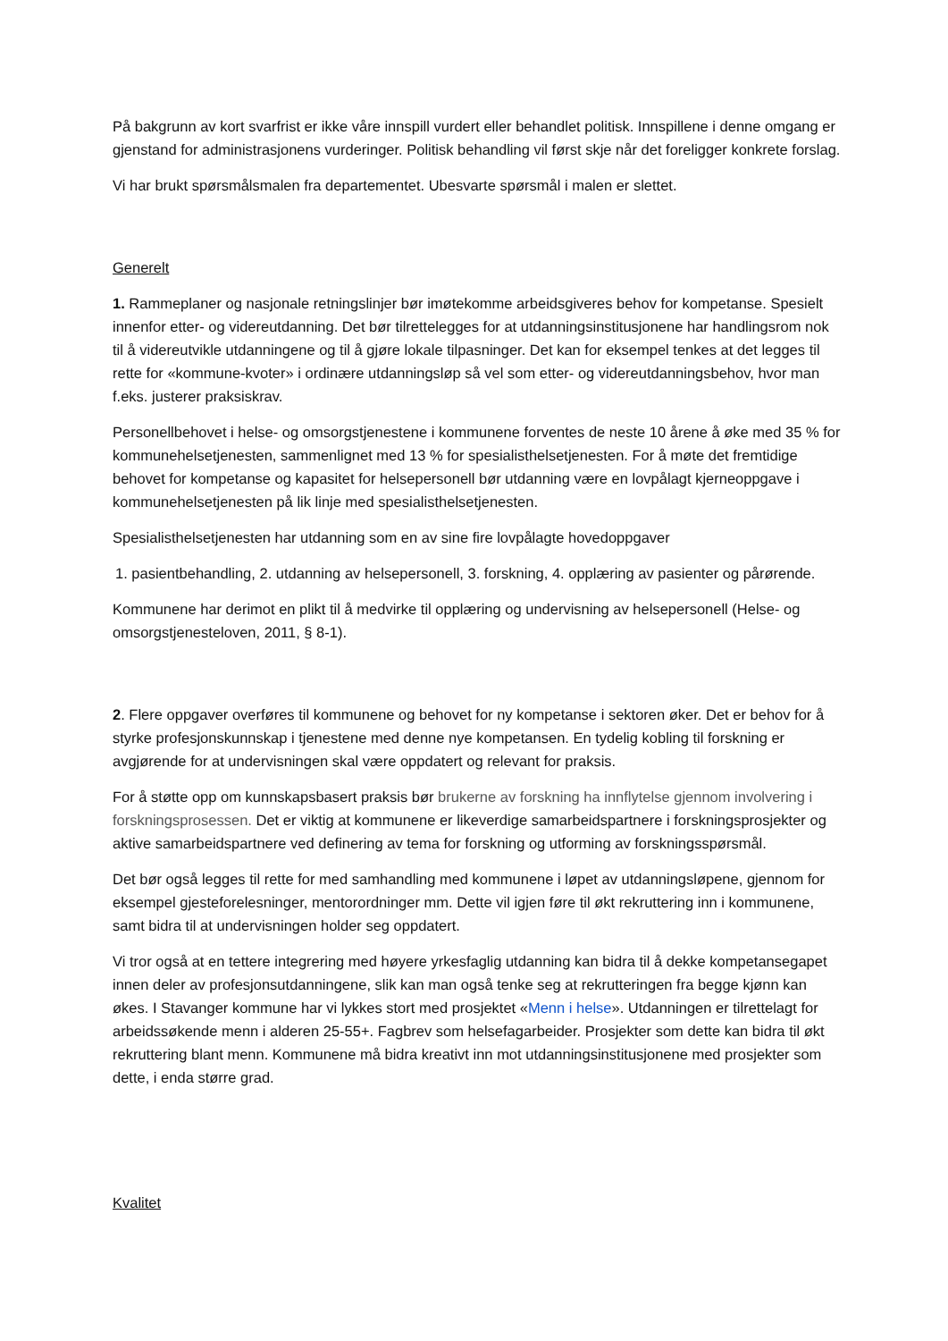På bakgrunn av kort svarfrist er ikke våre innspill vurdert eller behandlet politisk. Innspillene i denne omgang er gjenstand for administrasjonens vurderinger. Politisk behandling vil først skje når det foreligger konkrete forslag.
Vi har brukt spørsmålsmalen fra departementet. Ubesvarte spørsmål i malen er slettet.
Generelt
1. Rammeplaner og nasjonale retningslinjer bør imøtekomme arbeidsgiveres behov for kompetanse. Spesielt innenfor etter- og videreutdanning. Det bør tilrettelegges for at utdanningsinstitusjonene har handlingsrom nok til å videreutvikle utdanningene og til å gjøre lokale tilpasninger. Det kan for eksempel tenkes at det legges til rette for «kommune-kvoter» i ordinære utdanningsløp så vel som etter- og videreutdanningsbehov, hvor man f.eks. justerer praksiskrav.
Personellbehovet i helse- og omsorgstjenestene i kommunene forventes de neste 10 årene å øke med 35 % for kommunehelsetjenesten, sammenlignet med 13 % for spesialisthelsetjenesten. For å møte det fremtidige behovet for kompetanse og kapasitet for helsepersonell bør utdanning være en lovpålagt kjerneoppgave i kommunehelsetjenesten på lik linje med spesialisthelsetjenesten.
Spesialisthelsetjenesten har utdanning som en av sine fire lovpålagte hovedoppgaver
1. pasientbehandling, 2. utdanning av helsepersonell, 3. forskning, 4. opplæring av pasienter og pårørende.
Kommunene har derimot en plikt til å medvirke til opplæring og undervisning av helsepersonell (Helse- og omsorgstjenesteloven, 2011, § 8-1).
2. Flere oppgaver overføres til kommunene og behovet for ny kompetanse i sektoren øker. Det er behov for å styrke profesjonskunnskap i tjenestene med denne nye kompetansen. En tydelig kobling til forskning er avgjørende for at undervisningen skal være oppdatert og relevant for praksis.
For å støtte opp om kunnskapsbasert praksis bør brukerne av forskning ha innflytelse gjennom involvering i forskningsprosessen. Det er viktig at kommunene er likeverdige samarbeidspartnere i forskningsprosjekter og aktive samarbeidspartnere ved definering av tema for forskning og utforming av forskningsspørsmål.
Det bør også legges til rette for med samhandling med kommunene i løpet av utdanningsløpene, gjennom for eksempel gjesteforelesninger, mentorordninger mm. Dette vil igjen føre til økt rekruttering inn i kommunene, samt bidra til at undervisningen holder seg oppdatert.
Vi tror også at en tettere integrering med høyere yrkesfaglig utdanning kan bidra til å dekke kompetansegapet innen deler av profesjonsutdanningene, slik kan man også tenke seg at rekrutteringen fra begge kjønn kan økes. I Stavanger kommune har vi lykkes stort med prosjektet «Menn i helse». Utdanningen er tilrettelagt for arbeidssøkende menn i alderen 25-55+. Fagbrev som helsefagarbeider. Prosjekter som dette kan bidra til økt rekruttering blant menn. Kommunene må bidra kreativt inn mot utdanningsinstitusjonene med prosjekter som dette, i enda større grad.
Kvalitet